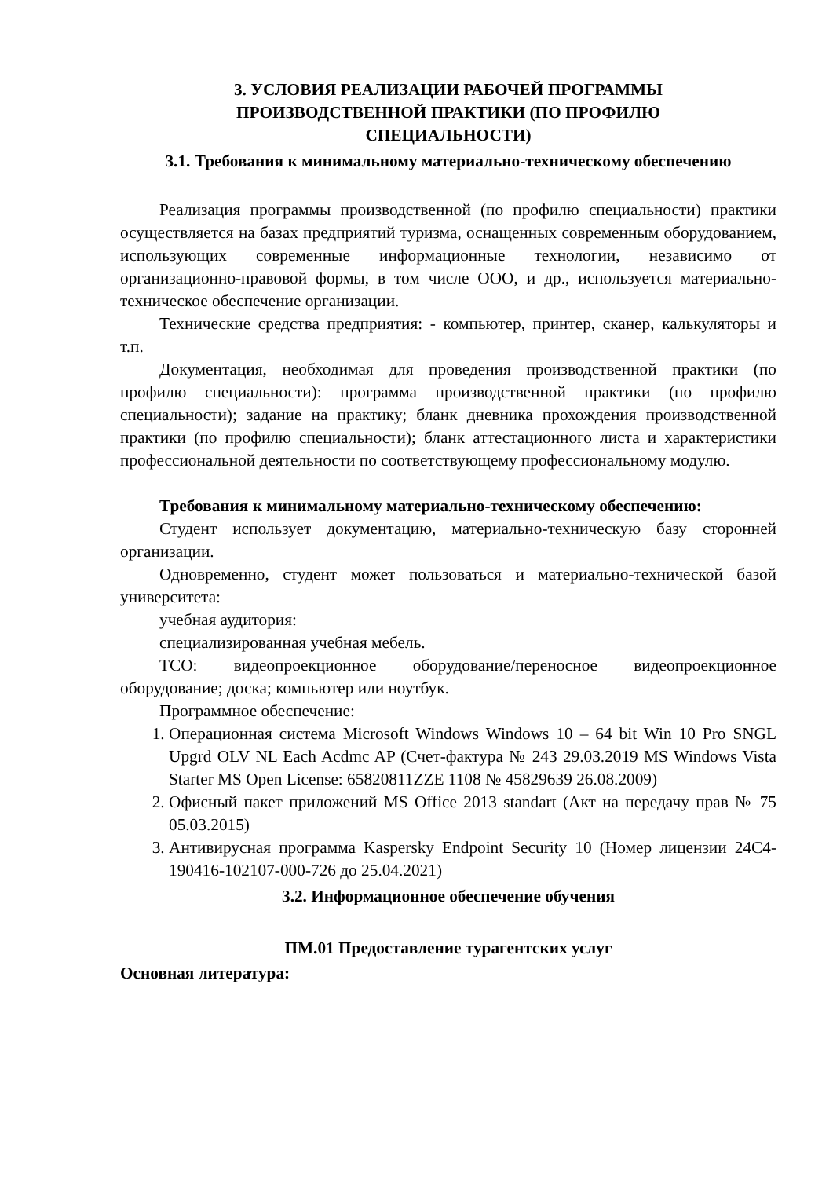3. УСЛОВИЯ РЕАЛИЗАЦИИ РАБОЧЕЙ ПРОГРАММЫ
ПРОИЗВОДСТВЕННОЙ ПРАКТИКИ (ПО ПРОФИЛЮ
СПЕЦИАЛЬНОСТИ)
3.1. Требования к минимальному материально-техническому обеспечению
Реализация программы производственной (по профилю специальности) практики осуществляется на базах предприятий туризма, оснащенных современным оборудованием, использующих современные информационные технологии, независимо от организационно-правовой формы, в том числе ООО, и др., используется материально-техническое обеспечение организации.
Технические средства предприятия: - компьютер, принтер, сканер, калькуляторы и т.п.
Документация, необходимая для проведения производственной практики (по профилю специальности): программа производственной практики (по профилю специальности); задание на практику; бланк дневника прохождения производственной практики (по профилю специальности); бланк аттестационного листа и характеристики профессиональной деятельности по соответствующему профессиональному модулю.
Требования к минимальному материально-техническому обеспечению:
Студент использует документацию, материально-техническую базу сторонней организации.
Одновременно, студент может пользоваться и материально-технической базой университета:
учебная аудитория:
специализированная учебная мебель.
ТСО: видеопроекционное оборудование/переносное видеопроекционное оборудование; доска; компьютер или ноутбук.
Программное обеспечение:
1. Операционная система Microsoft Windows Windows 10 – 64 bit Win 10 Pro SNGL Upgrd OLV NL Each Acdmc AP (Счет-фактура № 243 29.03.2019 MS Windows Vista Starter MS Open License: 65820811ZZE 1108 № 45829639 26.08.2009)
2. Офисный пакет приложений MS Office 2013 standart (Акт на передачу прав № 75 05.03.2015)
3. Антивирусная программа Kaspersky Endpoint Security 10 (Номер лицензии 24C4-190416-102107-000-726 до 25.04.2021)
3.2. Информационное обеспечение обучения
ПМ.01 Предоставление турагентских услуг
Основная литература: